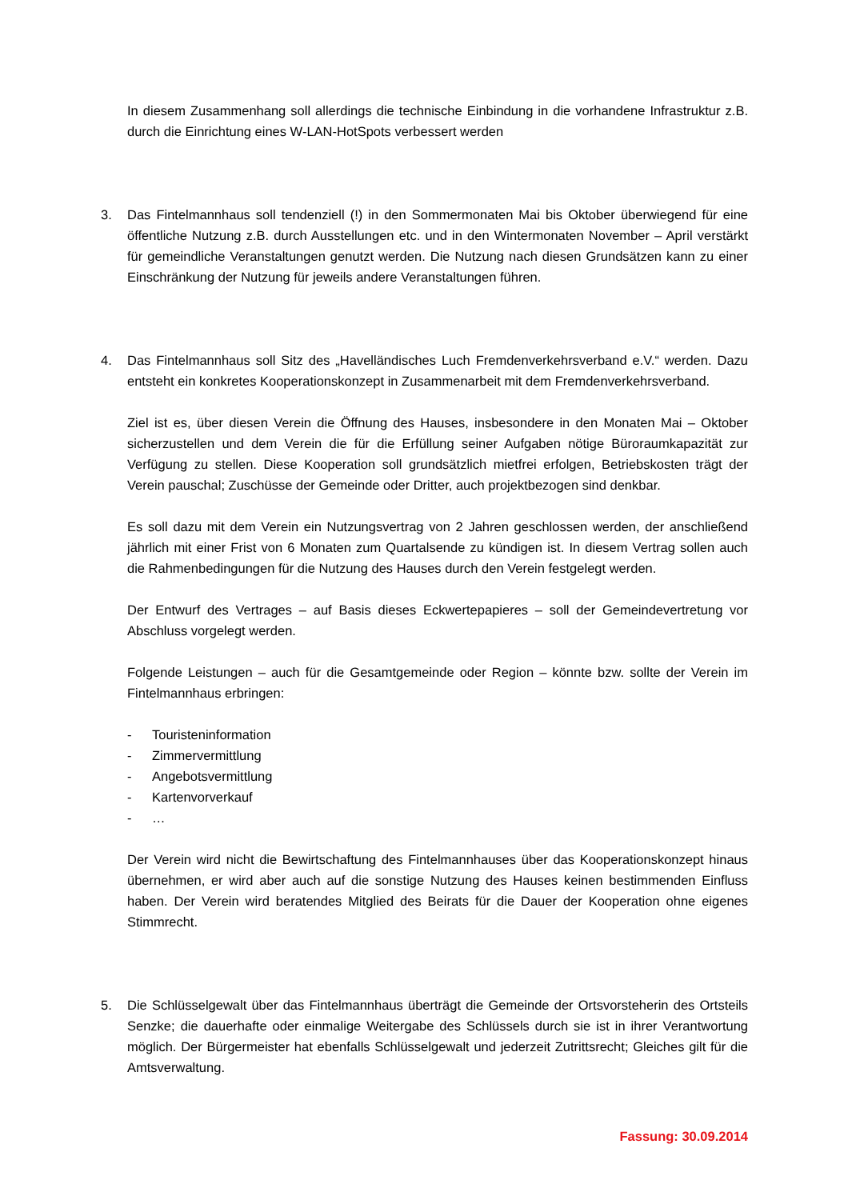In diesem Zusammenhang soll allerdings die technische Einbindung in die vorhandene Infrastruktur z.B. durch die Einrichtung eines W-LAN-HotSpots verbessert werden
3. Das Fintelmannhaus soll tendenziell (!) in den Sommermonaten Mai bis Oktober überwiegend für eine öffentliche Nutzung z.B. durch Ausstellungen etc. und in den Wintermonaten November – April verstärkt für gemeindliche Veranstaltungen genutzt werden. Die Nutzung nach diesen Grundsätzen kann zu einer Einschränkung der Nutzung für jeweils andere Veranstaltungen führen.
4. Das Fintelmannhaus soll Sitz des „Havelländisches Luch Fremdenverkehrsverband e.V.“ werden. Dazu entsteht ein konkretes Kooperationskonzept in Zusammenarbeit mit dem Fremdenverkehrsverband.
Ziel ist es, über diesen Verein die Öffnung des Hauses, insbesondere in den Monaten Mai – Oktober sicherzustellen und dem Verein die für die Erfüllung seiner Aufgaben nötige Büroraumkapazität zur Verfügung zu stellen. Diese Kooperation soll grundsätzlich mietfrei erfolgen, Betriebskosten trägt der Verein pauschal; Zuschüsse der Gemeinde oder Dritter, auch projektbezogen sind denkbar.
Es soll dazu mit dem Verein ein Nutzungsvertrag von 2 Jahren geschlossen werden, der anschließend jährlich mit einer Frist von 6 Monaten zum Quartalsende zu kündigen ist. In diesem Vertrag sollen auch die Rahmenbedingungen für die Nutzung des Hauses durch den Verein festgelegt werden.
Der Entwurf des Vertrages – auf Basis dieses Eckwertepapieres – soll der Gemeindevertretung vor Abschluss vorgelegt werden.
Folgende Leistungen – auch für die Gesamtgemeinde oder Region – könnte bzw. sollte der Verein im Fintelmannhaus erbringen:
- Touristeninformation
- Zimmervermittlung
- Angebotsvermittlung
- Kartenvorverkauf
- …
Der Verein wird nicht die Bewirtschaftung des Fintelmannhauses über das Kooperationskonzept hinaus übernehmen, er wird aber auch auf die sonstige Nutzung des Hauses keinen bestimmenden Einfluss haben. Der Verein wird beratendes Mitglied des Beirats für die Dauer der Kooperation ohne eigenes Stimmrecht.
5. Die Schlüsselgewalt über das Fintelmannhaus überträgt die Gemeinde der Ortsvorsteherin des Ortsteils Senzke; die dauerhafte oder einmalige Weitergabe des Schlüssels durch sie ist in ihrer Verantwortung möglich. Der Bürgermeister hat ebenfalls Schlüsselgewalt und jederzeit Zutrittsrecht; Gleiches gilt für die Amtsverwaltung.
Fassung: 30.09.2014